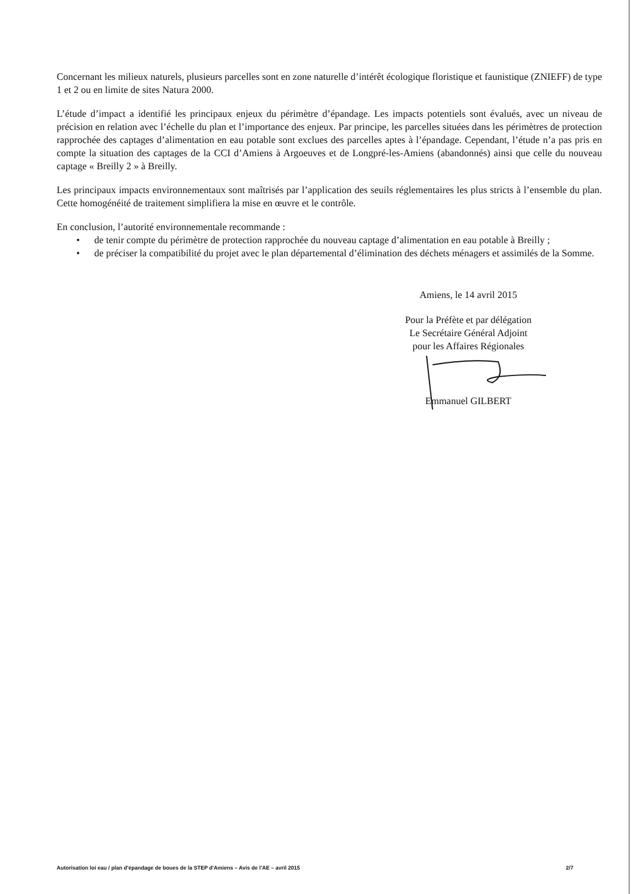Concernant les milieux naturels, plusieurs parcelles sont en zone naturelle d’intérêt écologique floristique et faunistique (ZNIEFF) de type 1 et 2 ou en limite de sites Natura 2000.
L’étude d’impact a identifié les principaux enjeux du périmètre d’épandage. Les impacts potentiels sont évalués, avec un niveau de précision en relation avec l’échelle du plan et l’importance des enjeux. Par principe, les parcelles situées dans les périmètres de protection rapprochée des captages d’alimentation en eau potable sont exclues des parcelles aptes à l’épandage. Cependant, l’étude n’a pas pris en compte la situation des captages de la CCI d’Amiens à Argoeuves et de Longpré-les-Amiens (abandonnés) ainsi que celle du nouveau captage « Breilly 2 » à Breilly.
Les principaux impacts environnementaux sont maîtrisés par l’application des seuils réglementaires les plus stricts à l’ensemble du plan. Cette homogénéité de traitement simplifiera la mise en œuvre et le contrôle.
En conclusion, l’autorité environnementale recommande :
• de tenir compte du périmètre de protection rapprochée du nouveau captage d’alimentation en eau potable à Breilly ;
• de préciser la compatibilité du projet avec le plan départemental d’élimination des déchets ménagers et assimilés de la Somme.
Amiens, le 14 avril 2015
Pour la Préfète et par délégation
Le Secrétaire Général Adjoint
pour les Affaires Régionales
Emmanuel GILBERT
Autorisation loi eau / plan d'épandage de boues de la STEP d'Amiens – Avis de l'AE – avril 2015 2/7